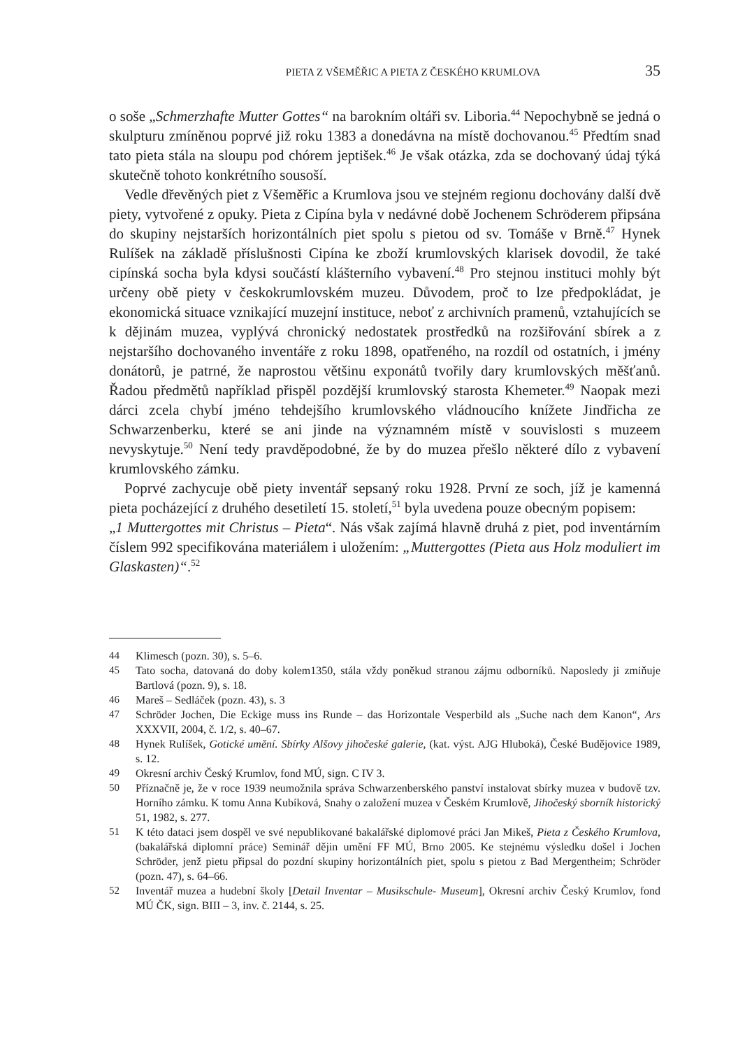PIETA Z VŠEMĚŘIC A PIETA Z ČESKÉHO KRUMLOVA 35
o soše „Schmerzhafte Mutter Gottes“ na barokním oltáři sv. Liboria.<sup>44</sup> Nepochybně se jedná o skulpturu zmíněnou poprvé již roku 1383 a donedávna na místě dochovanou.<sup>45</sup> Předtím snad tato pieta stála na sloupu pod chórem jeptišek.<sup>46</sup> Je však otázka, zda se dochovaný údaj týká skutečně tohoto konkrétního sousoší.
Vedle dřevěných piet z Všeměřic a Krumlova jsou ve stejném regionu dochovány další dvě piety, vytvořené z opuky. Pieta z Cipína byla v nedávné době Jochenem Schröderem připsána do skupiny nejstarších horizontálních piet spolu s pietou od sv. Tomáše v Brně.<sup>47</sup> Hynek Rulíšek na základě příslušnosti Cipína ke zboží krumlovských klarisek dovodil, že také cipínská socha byla kdysi součástí klášterního vybavení.<sup>48</sup> Pro stejnou instituci mohly být určeny obě piety v českokrumlovském muzeu. Důvodem, proč to lze předpokládat, je ekonomická situace vznikající muzejní instituce, neboť z archivních pramenů, vztahujících se k dějinám muzea, vyplývá chronický nedostatek prostředků na rozšiřování sbírek a z nejstaršího dochovaného inventáře z roku 1898, opatřeného, na rozdíl od ostatních, i jmény donátorů, je patrné, že naprostou většinu exponátů tvořily dary krumlovských měšťanů. Řadou předmětů například přispěl pozdější krumlovský starosta Khemeter.<sup>49</sup> Naopak mezi dárci zcela chybí jméno tehdejšího krumlovského vládnoucího knížete Jindřicha ze Schwarzenberku, které se ani jinde na významném místě v souvislosti s muzeem nevyskytuje.<sup>50</sup> Není tedy pravděpodobné, že by do muzea přešlo některé dílo z vybavení krumlovského zámku.
Poprvé zachycuje obě piety inventář sepsaný roku 1928. První ze soch, jíž je kamenná pieta pocházející z druhého desetiletí 15. století,<sup>51</sup> byla uvedena pouze obecným popisem:
„1 Muttergottes mit Christus – Pieta“. Nás však zajímá hlavně druhá z piet, pod inventárním číslem 992 specifikována materiálem i uložením: „Muttergottes (Pieta aus Holz moduliert im Glaskasten)“.<sup>52</sup>
44 Klimesch (pozn. 30), s. 5–6.
45 Tato socha, datovaná do doby kolem1350, stála vždy poněkud stranou zájmu odborníků. Naposledy ji zmiňuje Bartlová (pozn. 9), s. 18.
46 Mareš – Sedláček (pozn. 43), s. 3
47 Schröder Jochen, Die Eckige muss ins Runde – das Horizontale Vesperbild als „Suche nach dem Kanon“, Ars XXXVII, 2004, č. 1/2, s. 40–67.
48 Hynek Rulíšek, Gotické umění. Sbírky Alšovy jihočeské galerie, (kat. výst. AJG Hluboká), České Budějovice 1989, s. 12.
49 Okresní archiv Český Krumlov, fond MÚ, sign. C IV 3.
50 Příznačně je, že v roce 1939 neumožnila správa Schwarzenberského panství instalovat sbírky muzea v budově tzv. Horního zámku. K tomu Anna Kubíková, Snahy o založení muzea v Českém Krumlově, Jihočeský sborník historický 51, 1982, s. 277.
51 K této dataci jsem dospěl ve své nepublikované bakalářské diplomové práci Jan Mikeš, Pieta z Českého Krumlova, (bakalářská diplomní práce) Seminář dějin umění FF MÚ, Brno 2005. Ke stejnému výsledku došel i Jochen Schröder, jenž pietu připsal do pozdní skupiny horizontálních piet, spolu s pietou z Bad Mergentheim; Schröder (pozn. 47), s. 64–66.
52 Inventář muzea a hudební školy [Detail Inventar – Musikschule- Museum], Okresní archiv Český Krumlov, fond MÚ ČK, sign. BIII – 3, inv. č. 2144, s. 25.